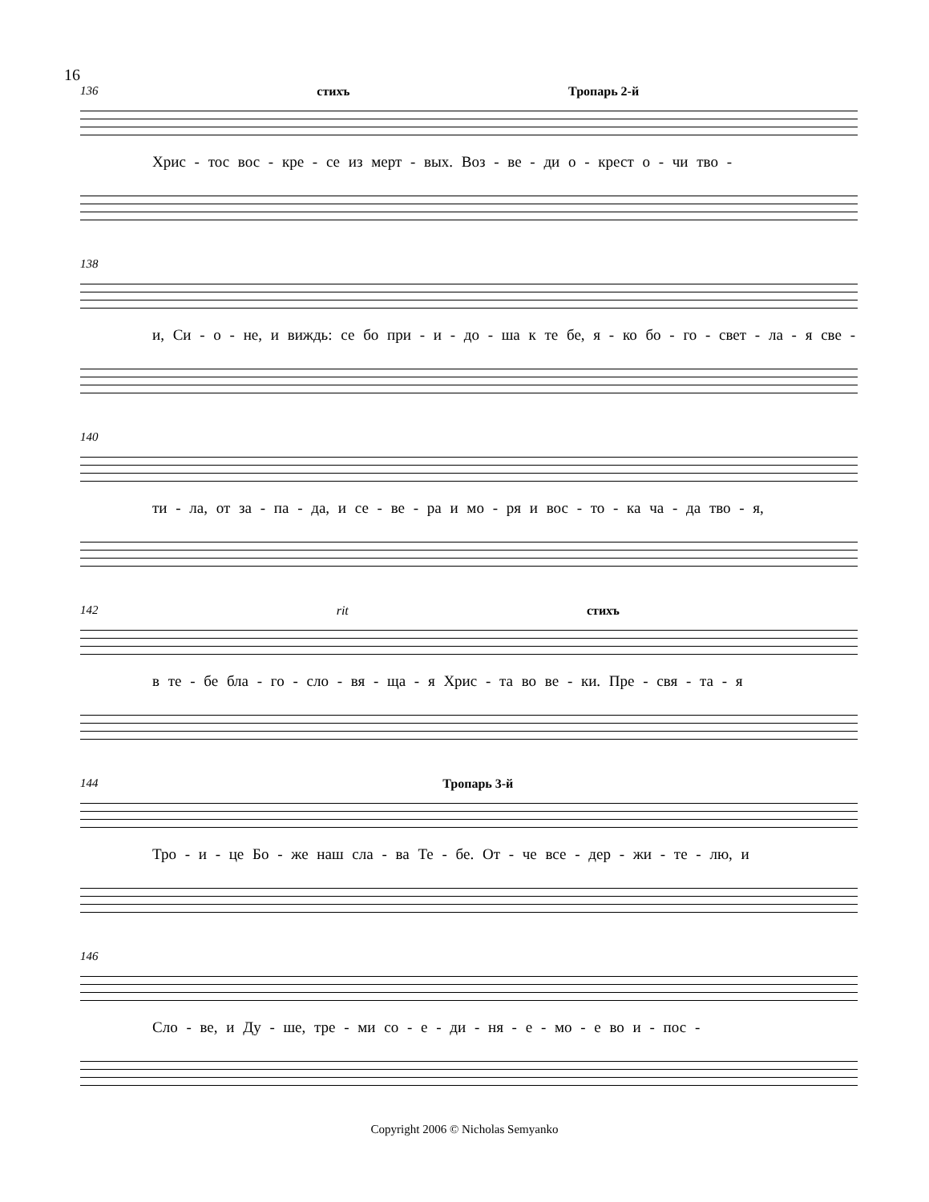16
136 стихъ Тропарь 2-й
Хрис - тос вос - кре - се из мерт - вых. Воз - ве - ди о - крест о - чи тво -
138
и, Си - о - не, и виждь: се бо при - и - до - ша к те бе, я - ко бо - го - свет - ла - я све -
140
ти - ла, от за - па - да, и се - ве - ра и мо - ря и вос - то - ка ча - да тво - я,
142 rit стихъ
в те - бе бла - го - сло - вя - ща - я Хрис - та во ве - ки. Пре - свя - та - я
144 Тропарь 3-й
Тро - и - це Бо - же наш сла - ва Те - бе. От - че все - дер - жи - те - лю, и
146
Сло - ве, и Ду - ше, тре - ми со - е - ди - ня - е - мо - е во и - пос -
Copyright 2006 © Nicholas Semyanko